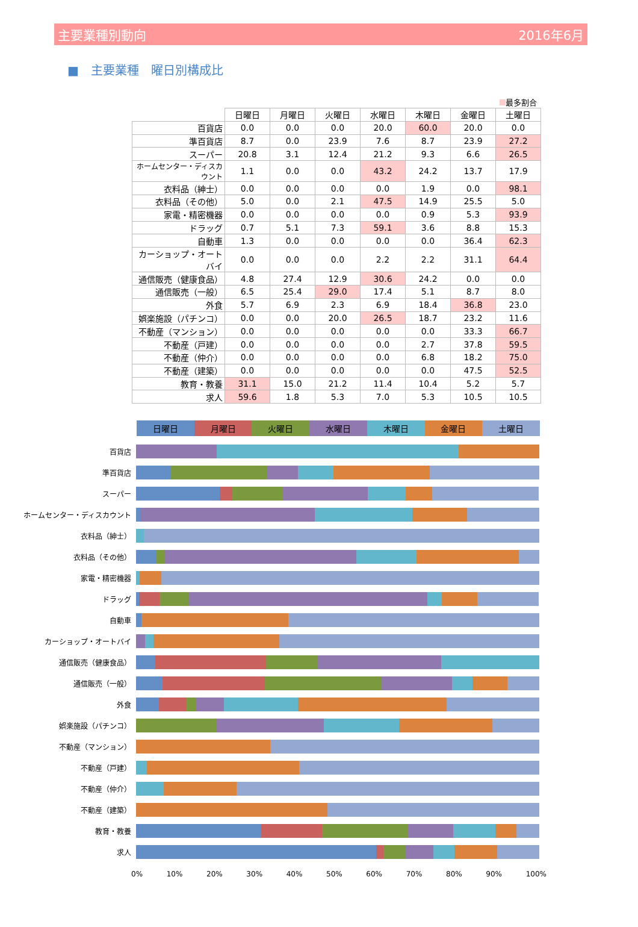主要業種別動向 2016年6月
■　主要業種　曜日別構成比
最多割合
| | 日曜日 | 月曜日 | 火曜日 | 水曜日 | 木曜日 | 金曜日 | 土曜日 |
| --- | --- | --- | --- | --- | --- | --- | --- |
| 百貨店 | 0.0 | 0.0 | 0.0 | 20.0 | 60.0 | 20.0 | 0.0 |
| 準百貨店 | 8.7 | 0.0 | 23.9 | 7.6 | 8.7 | 23.9 | 27.2 |
| スーパー | 20.8 | 3.1 | 12.4 | 21.2 | 9.3 | 6.6 | 26.5 |
| ホームセンター・ディスカウント | 1.1 | 0.0 | 0.0 | 43.2 | 24.2 | 13.7 | 17.9 |
| 衣料品（紳士） | 0.0 | 0.0 | 0.0 | 0.0 | 1.9 | 0.0 | 98.1 |
| 衣料品（その他） | 5.0 | 0.0 | 2.1 | 47.5 | 14.9 | 25.5 | 5.0 |
| 家電・精密機器 | 0.0 | 0.0 | 0.0 | 0.0 | 0.9 | 5.3 | 93.9 |
| ドラッグ | 0.7 | 5.1 | 7.3 | 59.1 | 3.6 | 8.8 | 15.3 |
| 自動車 | 1.3 | 0.0 | 0.0 | 0.0 | 0.0 | 36.4 | 62.3 |
| カーショップ・オートバイ | 0.0 | 0.0 | 0.0 | 2.2 | 2.2 | 31.1 | 64.4 |
| 通信販売（健康食品） | 4.8 | 27.4 | 12.9 | 30.6 | 24.2 | 0.0 | 0.0 |
| 通信販売（一般） | 6.5 | 25.4 | 29.0 | 17.4 | 5.1 | 8.7 | 8.0 |
| 外食 | 5.7 | 6.9 | 2.3 | 6.9 | 18.4 | 36.8 | 23.0 |
| 娯楽施設（パチンコ） | 0.0 | 0.0 | 20.0 | 26.5 | 18.7 | 23.2 | 11.6 |
| 不動産（マンション） | 0.0 | 0.0 | 0.0 | 0.0 | 0.0 | 33.3 | 66.7 |
| 不動産（戸建） | 0.0 | 0.0 | 0.0 | 0.0 | 2.7 | 37.8 | 59.5 |
| 不動産（仲介） | 0.0 | 0.0 | 0.0 | 0.0 | 6.8 | 18.2 | 75.0 |
| 不動産（建築） | 0.0 | 0.0 | 0.0 | 0.0 | 0.0 | 47.5 | 52.5 |
| 教育・教養 | 31.1 | 15.0 | 21.2 | 11.4 | 10.4 | 5.2 | 5.7 |
| 求人 | 59.6 | 1.8 | 5.3 | 7.0 | 5.3 | 10.5 | 10.5 |
日曜日 月曜日 火曜日 水曜日 木曜日 金曜日 土曜日
百貨店
準百貨店
スーパー
ホームセンター・ディスカウント
衣料品（紳士）
衣料品（その他）
家電・精密機器
ドラッグ
自動車
カーショップ・オートバイ
通信販売（健康食品）
通信販売（一般）
外食
娯楽施設（パチンコ）
不動産（マンション）
不動産（戸建）
不動産（仲介）
不動産（建築）
教育・教養
求人
0% 10% 20% 30% 40% 50% 60% 70% 80% 90% 100%